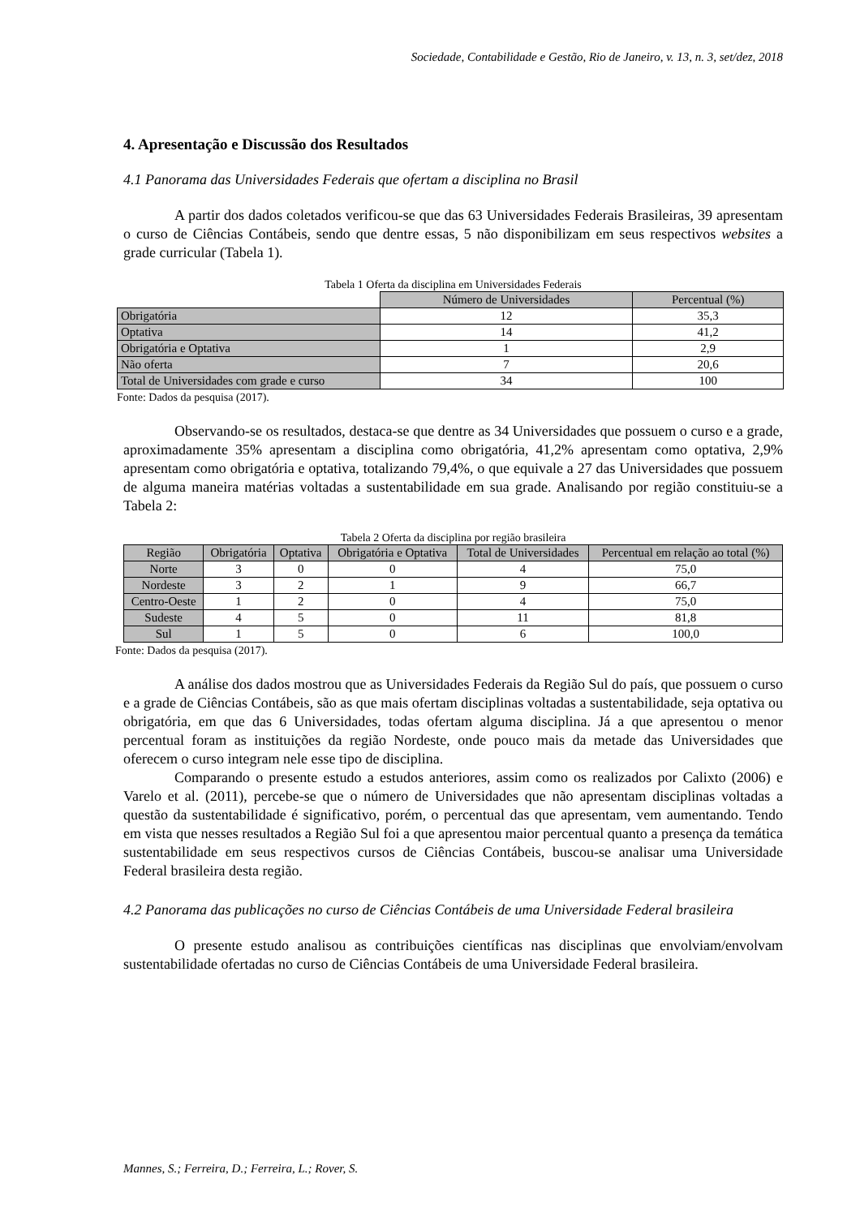Sociedade, Contabilidade e Gestão, Rio de Janeiro, v. 13, n. 3, set/dez, 2018
4. Apresentação e Discussão dos Resultados
4.1 Panorama das Universidades Federais que ofertam a disciplina no Brasil
A partir dos dados coletados verificou-se que das 63 Universidades Federais Brasileiras, 39 apresentam o curso de Ciências Contábeis, sendo que dentre essas, 5 não disponibilizam em seus respectivos websites a grade curricular (Tabela 1).
Tabela 1 Oferta da disciplina em Universidades Federais
| | Número de Universidades | Percentual (%) |
| Obrigatória | 12 | 35,3 |
| Optativa | 14 | 41,2 |
| Obrigatória e Optativa | 1 | 2,9 |
| Não oferta | 7 | 20,6 |
| Total de Universidades com grade e curso | 34 | 100 |
Fonte: Dados da pesquisa (2017).
Observando-se os resultados, destaca-se que dentre as 34 Universidades que possuem o curso e a grade, aproximadamente 35% apresentam a disciplina como obrigatória, 41,2% apresentam como optativa, 2,9% apresentam como obrigatória e optativa, totalizando 79,4%, o que equivale a 27 das Universidades que possuem de alguma maneira matérias voltadas a sustentabilidade em sua grade. Analisando por região constituiu-se a Tabela 2:
Tabela 2 Oferta da disciplina por região brasileira
| Região | Obrigatória | Optativa | Obrigatória e Optativa | Total de Universidades | Percentual em relação ao total (%) |
| --- | --- | --- | --- | --- | --- |
| Norte | 3 | 0 | 0 | 4 | 75,0 |
| Nordeste | 3 | 2 | 1 | 9 | 66,7 |
| Centro-Oeste | 1 | 2 | 0 | 4 | 75,0 |
| Sudeste | 4 | 5 | 0 | 11 | 81,8 |
| Sul | 1 | 5 | 0 | 6 | 100,0 |
Fonte: Dados da pesquisa (2017).
A análise dos dados mostrou que as Universidades Federais da Região Sul do país, que possuem o curso e a grade de Ciências Contábeis, são as que mais ofertam disciplinas voltadas a sustentabilidade, seja optativa ou obrigatória, em que das 6 Universidades, todas ofertam alguma disciplina. Já a que apresentou o menor percentual foram as instituições da região Nordeste, onde pouco mais da metade das Universidades que oferecem o curso integram nele esse tipo de disciplina.
Comparando o presente estudo a estudos anteriores, assim como os realizados por Calixto (2006) e Varelo et al. (2011), percebe-se que o número de Universidades que não apresentam disciplinas voltadas a questão da sustentabilidade é significativo, porém, o percentual das que apresentam, vem aumentando. Tendo em vista que nesses resultados a Região Sul foi a que apresentou maior percentual quanto a presença da temática sustentabilidade em seus respectivos cursos de Ciências Contábeis, buscou-se analisar uma Universidade Federal brasileira desta região.
4.2 Panorama das publicações no curso de Ciências Contábeis de uma Universidade Federal brasileira
O presente estudo analisou as contribuições científicas nas disciplinas que envolviam/envolvam sustentabilidade ofertadas no curso de Ciências Contábeis de uma Universidade Federal brasileira.
Mannes, S.; Ferreira, D.; Ferreira, L.; Rover, S.